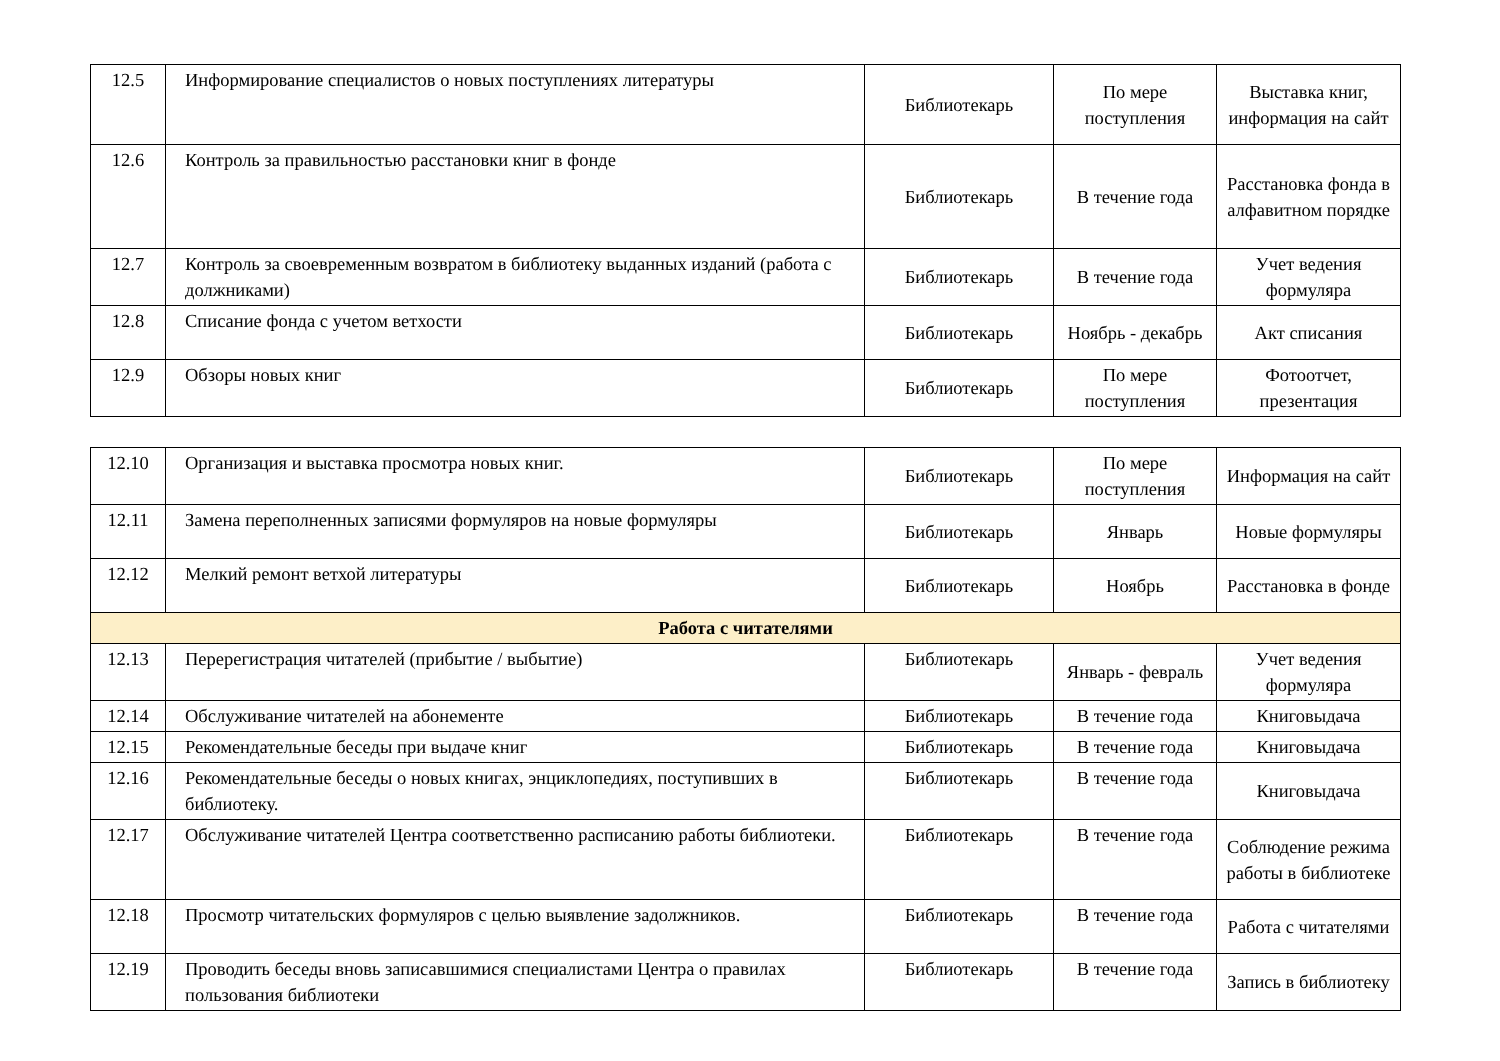| 12.5 | Информирование специалистов о новых поступлениях литературы | Библиотекарь | По мере поступления | Выставка книг, информация на сайт |
| 12.6 | Контроль за правильностью расстановки книг в фонде | Библиотекарь | В течение года | Расстановка фонда в алфавитном порядке |
| 12.7 | Контроль за своевременным возвратом в библиотеку выданных изданий (работа с должниками) | Библиотекарь | В течение года | Учет ведения формуляра |
| 12.8 | Списание фонда с учетом ветхости | Библиотекарь | Ноябрь - декабрь | Акт списания |
| 12.9 | Обзоры новых книг | Библиотекарь | По мере поступления | Фотоотчет, презентация |
| 12.10 | Организация и выставка просмотра новых книг. | Библиотекарь | По мере поступления | Информация на сайт |
| 12.11 | Замена переполненных записями формуляров на новые формуляры | Библиотекарь | Январь | Новые формуляры |
| 12.12 | Мелкий ремонт ветхой литературы | Библиотекарь | Ноябрь | Расстановка в фонде |
| Работа с читателями | | | | |
| 12.13 | Перерегистрация читателей (прибытие / выбытие) | Библиотекарь | Январь - февраль | Учет ведения формуляра |
| 12.14 | Обслуживание читателей на абонементе | Библиотекарь | В течение года | Книговыдача |
| 12.15 | Рекомендательные беседы при выдаче книг | Библиотекарь | В течение года | Книговыдача |
| 12.16 | Рекомендательные беседы о новых книгах, энциклопедиях, поступивших в библиотеку. | Библиотекарь | В течение года | Книговыдача |
| 12.17 | Обслуживание читателей Центра соответственно расписанию работы библиотеки. | Библиотекарь | В течение года | Соблюдение режима работы в библиотеке |
| 12.18 | Просмотр читательских формуляров с целью выявление задолжников. | Библиотекарь | В течение года | Работа с читателями |
| 12.19 | Проводить беседы вновь записавшимися специалистами Центра о правилах пользования библиотеки | Библиотекарь | В течение года | Запись в библиотеку |